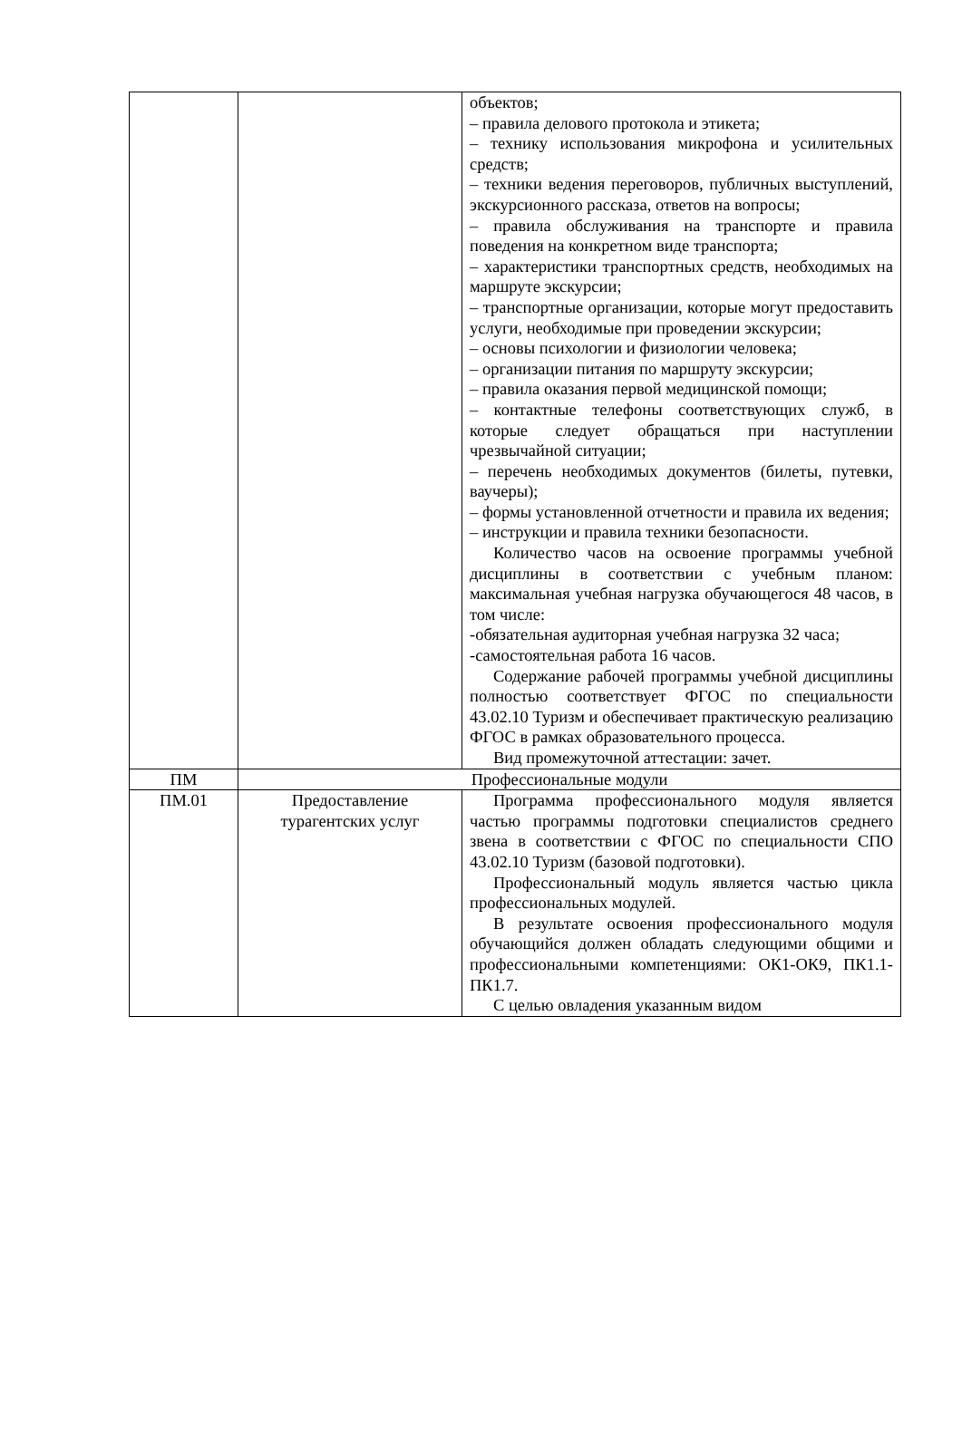| | | объектов; – правила делового протокола и этикета; – технику использования микрофона и усилительных средств; – техники ведения переговоров, публичных выступлений, экскурсионного рассказа, ответов на вопросы; – правила обслуживания на транспорте и правила поведения на конкретном виде транспорта; – характеристики транспортных средств, необходимых на маршруте экскурсии; – транспортные организации, которые могут предоставить услуги, необходимые при проведении экскурсии; – основы психологии и физиологии человека; – организации питания по маршруту экскурсии; – правила оказания первой медицинской помощи; – контактные телефоны соответствующих служб, в которые следует обращаться при наступлении чрезвычайной ситуации; – перечень необходимых документов (билеты, путевки, ваучеры); – формы установленной отчетности и правила их ведения; – инструкции и правила техники безопасности. Количество часов на освоение программы учебной дисциплины в соответствии с учебным планом: максимальная учебная нагрузка обучающегося 48 часов, в том числе: -обязательная аудиторная учебная нагрузка 32 часа; -самостоятельная работа 16 часов. Содержание рабочей программы учебной дисциплины полностью соответствует ФГОС по специальности 43.02.10 Туризм и обеспечивает практическую реализацию ФГОС в рамках образовательного процесса. Вид промежуточной аттестации: зачет. |
| ПМ | Профессиональные модули | |
| ПМ.01 | Предоставление турагентских услуг | Программа профессионального модуля является частью программы подготовки специалистов среднего звена в соответствии с ФГОС по специальности СПО 43.02.10 Туризм (базовой подготовки). Профессиональный модуль является частью цикла профессиональных модулей. В результате освоения профессионального модуля обучающийся должен обладать следующими общими и профессиональными компетенциями: ОК1-ОК9, ПК1.1-ПК1.7. С целью овладения указанным видом |